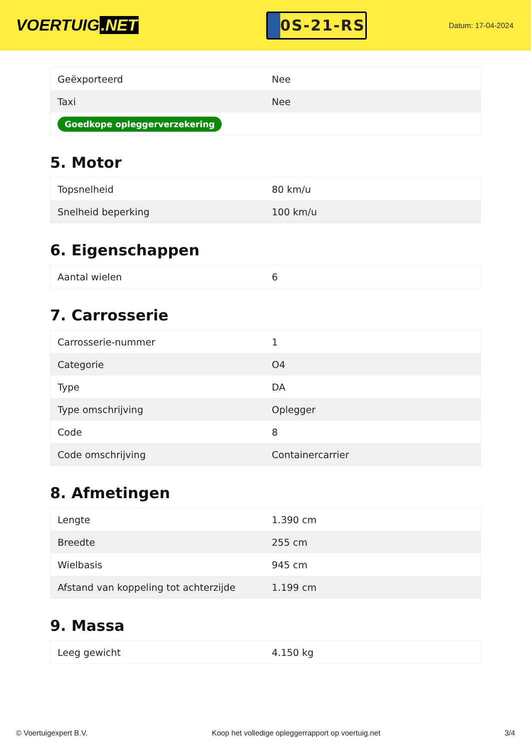VOERTUIG.NET
0S-21-RS
Datum: 17-04-2024
| Geëxporteerd | Nee |
| Taxi | Nee |
| Goedkope opleggerverzekering | |
5. Motor
| Topsnelheid | 80 km/u |
| Snelheid beperking | 100 km/u |
6. Eigenschappen
| Aantal wielen | 6 |
7. Carrosserie
| Carrosserie-nummer | 1 |
| Categorie | O4 |
| Type | DA |
| Type omschrijving | Oplegger |
| Code | 8 |
| Code omschrijving | Containercarrier |
8. Afmetingen
| Lengte | 1.390 cm |
| Breedte | 255 cm |
| Wielbasis | 945 cm |
| Afstand van koppeling tot achterzijde | 1.199 cm |
9. Massa
| Leeg gewicht | 4.150 kg |
© Voertuigexpert B.V. Koop het volledige opleggerrapport op voertuig.net 3/4